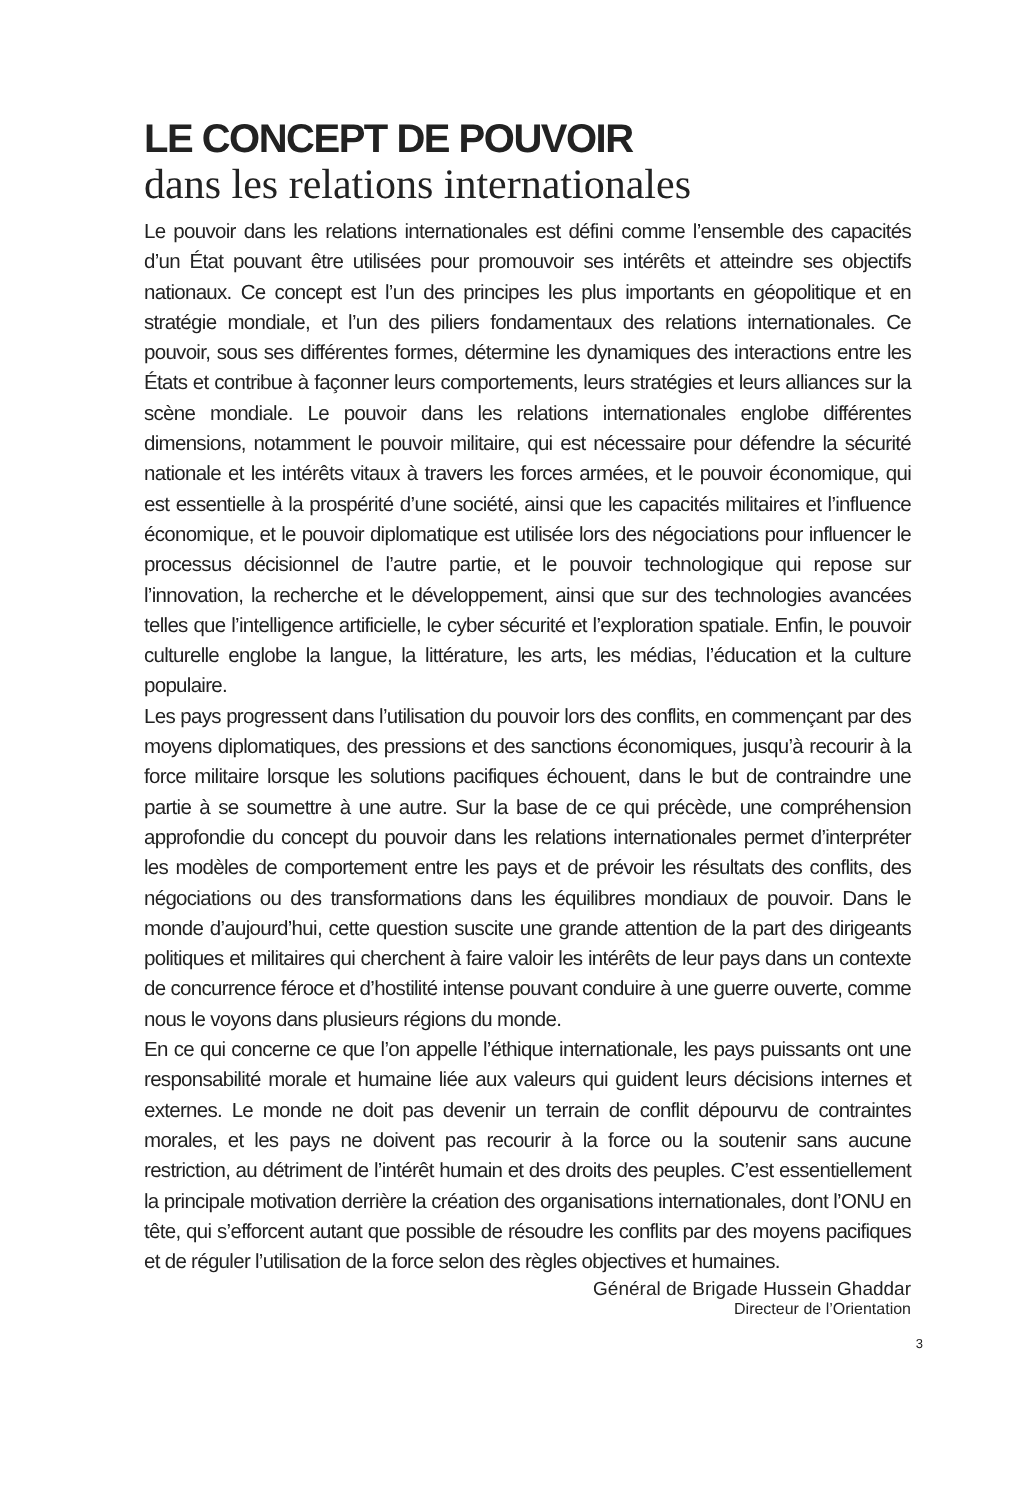LE CONCEPT DE POUVOIR
dans les relations internationales
Le pouvoir dans les relations internationales est défini comme l’ensemble des capacités d’un État pouvant être utilisées pour promouvoir ses intérêts et atteindre ses objectifs nationaux. Ce concept est l’un des principes les plus importants en géopolitique et en stratégie mondiale, et l’un des piliers fondamentaux des relations internationales. Ce pouvoir, sous ses différentes formes, détermine les dynamiques des interactions entre les États et contribue à façonner leurs comportements, leurs stratégies et leurs alliances sur la scène mondiale. Le pouvoir dans les relations internationales englobe différentes dimensions, notamment le pouvoir militaire, qui est nécessaire pour défendre la sécurité nationale et les intérêts vitaux à travers les forces armées, et le pouvoir économique, qui est essentielle à la prospérité d’une société, ainsi que les capacités militaires et l’influence économique, et le pouvoir diplomatique est utilisée lors des négociations pour influencer le processus décisionnel de l’autre partie, et le pouvoir technologique qui repose sur l’innovation, la recherche et le développement, ainsi que sur des technologies avancées telles que l’intelligence artificielle, le cyber sécurité et l’exploration spatiale. Enfin, le pouvoir culturelle englobe la langue, la littérature, les arts, les médias, l’éducation et la culture populaire.
Les pays progressent dans l’utilisation du pouvoir lors des conflits, en commençant par des moyens diplomatiques, des pressions et des sanctions économiques, jusqu’à recourir à la force militaire lorsque les solutions pacifiques échouent, dans le but de contraindre une partie à se soumettre à une autre. Sur la base de ce qui précède, une compréhension approfondie du concept du pouvoir dans les relations internationales permet d’interpréter les modèles de comportement entre les pays et de prévoir les résultats des conflits, des négociations ou des transformations dans les équilibres mondiaux de pouvoir. Dans le monde d’aujourd’hui, cette question suscite une grande attention de la part des dirigeants politiques et militaires qui cherchent à faire valoir les intérêts de leur pays dans un contexte de concurrence féroce et d’hostilité intense pouvant conduire à une guerre ouverte, comme nous le voyons dans plusieurs régions du monde.
En ce qui concerne ce que l’on appelle l’éthique internationale, les pays puissants ont une responsabilité morale et humaine liée aux valeurs qui guident leurs décisions internes et externes. Le monde ne doit pas devenir un terrain de conflit dépourvu de contraintes morales, et les pays ne doivent pas recourir à la force ou la soutenir sans aucune restriction, au détriment de l’intérêt humain et des droits des peuples. C’est essentiellement la principale motivation derrière la création des organisations internationales, dont l’ONU en tête, qui s’efforcent autant que possible de résoudre les conflits par des moyens pacifiques et de réguler l’utilisation de la force selon des règles objectives et humaines.
Général de Brigade Hussein Ghaddar
Directeur de l’Orientation
3